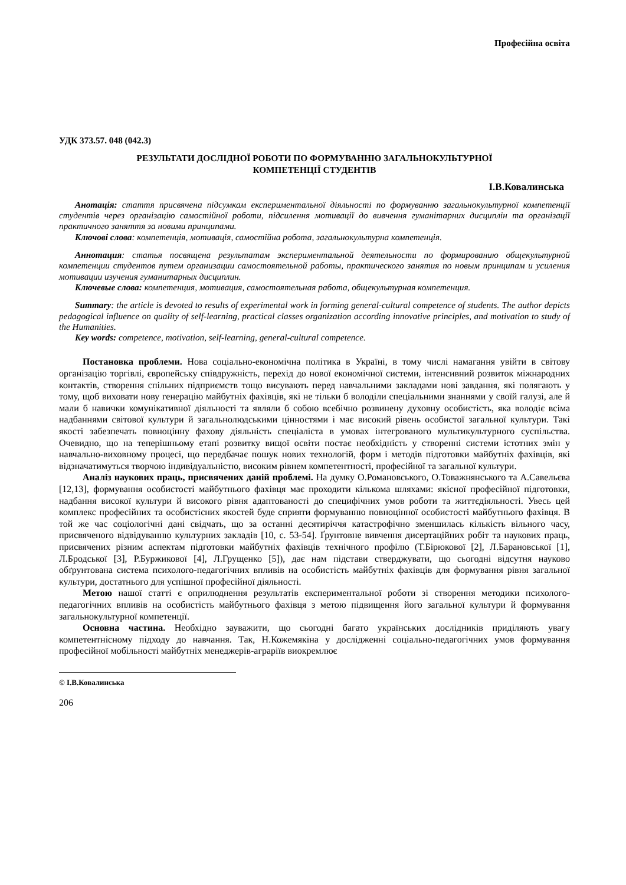Професійна освіта
УДК 373.57. 048 (042.3)
РЕЗУЛЬТАТИ ДОСЛІДНОЇ РОБОТИ ПО ФОРМУВАННЮ ЗАГАЛЬНОКУЛЬТУРНОЇ
КОМПЕТЕНЦІЇ СТУДЕНТІВ
І.В.Ковалинська
Анотація: стаття присвячена підсумкам експериментальної діяльності по формуванню загальнокультурної компетенції студентів через організацію самостійної роботи, підсилення мотивації до вивчення гуманітарних дисциплін та організації практичного заняття за новими принципами.
Ключові слова: компетенція, мотивація, самостійна робота, загальнокультурна компетенція.
Аннотация: статья посвящена результатам экспериментальной деятельности по формированию общекультурной компетенции студентов путем организации самостоятельной работы, практического занятия по новым принципам и усиления мотивации изучения гуманитарных дисциплин.
Ключевые слова: компетенция, мотивация, самостоятельная работа, общекультурная компетенция.
Summary: the article is devoted to results of experimental work in forming general-cultural competence of students. The author depicts pedagogical influence on quality of self-learning, practical classes organization according innovative principles, and motivation to study of the Humanities.
Key words: competence, motivation, self-learning, general-cultural competence.
Постановка проблеми. Нова соціально-економічна політика в Україні, в тому числі намагання увійти в світову організацію торгівлі, європейську співдружність, перехід до нової економічної системи, інтенсивний розвиток міжнародних контактів, створення спільних підприємств тощо висувають перед навчальними закладами нові завдання, які полягають у тому, щоб виховати нову генерацію майбутніх фахівців, які не тільки б володіли спеціальними знаннями у своїй галузі, але й мали б навички комунікативної діяльності та являли б собою всебічно розвинену духовну особистість, яка володіє всіма надбаннями світової культури й загальнолюдськими цінностями і має високий рівень особистої загальної культури. Такі якості забезпечать повноцінну фахову діяльність спеціаліста в умовах інтегрованого мультикультурного суспільства. Очевидно, що на теперішньому етапі розвитку вищої освіти постає необхідність у створенні системи істотних змін у навчально-виховному процесі, що передбачає пошук нових технологій, форм і методів підготовки майбутніх фахівців, які відзначатимуться творчою індивідуальністю, високим рівнем компетентності, професійної та загальної культури.
Аналіз наукових праць, присвячених даній проблемі. На думку О.Романовського, О.Товажнянського та А.Савельєва [12,13], формування особистості майбутнього фахівця має проходити кількома шляхами: якісної професійної підготовки, надбання високої культури й високого рівня адаптованості до специфічних умов роботи та життєдіяльності. Увесь цей комплекс професійних та особистісних якостей буде сприяти формуванню повноцінної особистості майбутнього фахівця. В той же час соціологічні дані свідчать, що за останні десятиріччя катастрофічно зменшилась кількість вільного часу, присвяченого відвідуванню культурних закладів [10, с. 53-54]. Ґрунтовне вивчення дисертаційних робіт та наукових праць, присвячених різним аспектам підготовки майбутніх фахівців технічного профілю (Т.Бірюкової [2], Л.Барановської [1], Л.Бродської [3], Р.Буржикової [4], Л.Грущенко [5]), дає нам підстави стверджувати, що сьогодні відсутня науково обґрунтована система психолого-педагогічних впливів на особистість майбутніх фахівців для формування рівня загальної культури, достатнього для успішної професійної діяльності.
Метою нашої статті є оприлюднення результатів експериментальної роботи зі створення методики психолого-педагогічних впливів на особистість майбутнього фахівця з метою підвищення його загальної культури й формування загальнокультурної компетенції.
Основна частина. Необхідно зауважити, що сьогодні багато українських дослідників приділяють увагу компетентнісному підходу до навчання. Так, Н.Кожемякіна у дослідженні соціально-педагогічних умов формування професійної мобільності майбутніх менеджерів-аграріїв виокремлює
© І.В.Ковалинська
206